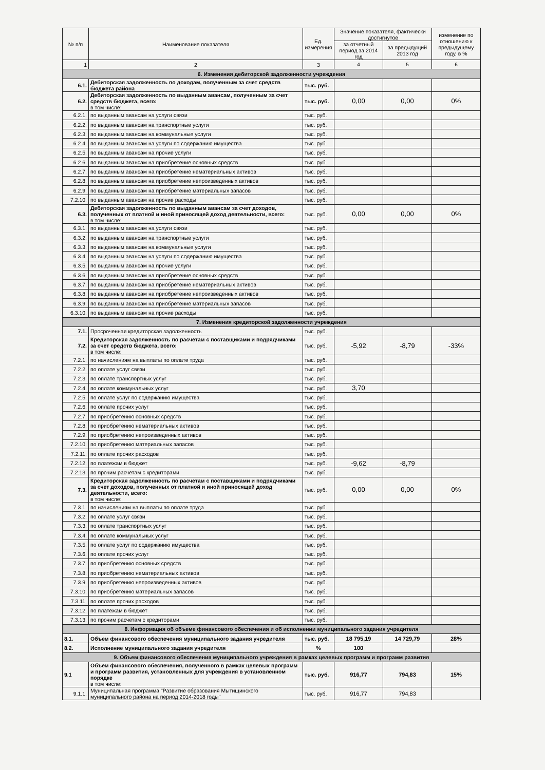| № п/п | Наименование показателя | Ед. измерения | Значение показателя, фактически достигнутое | | изменение по отношению к предыдущему году, в % |
| --- | --- | --- | --- | --- | --- |
| | | | за отчетный период за 2014 год | за предыдущий 2013 год | |
| 1 | 2 | 3 | 4 | 5 | 6 |
| 6. Изменения дебиторской задолженности учреждения | | | | | |
| 6.1. | Дебиторская задолженность по доходам, полученным за счет средств бюджета района | тыс. руб. | | | |
| 6.2. | Дебиторская задолженность по выданным авансам, полученным за счет средств бюджета, всего: в том числе: | тыс. руб. | 0,00 | 0,00 | 0% |
| 6.2.1. | по выданным авансам на услуги связи | тыс. руб. | | | |
| 6.2.2. | по выданным авансам на транспортные услуги | тыс. руб. | | | |
| 6.2.3. | по выданным авансам на коммунальные услуги | тыс. руб. | | | |
| 6.2.4. | по выданным авансам на услуги по содержанию имущества | тыс. руб. | | | |
| 6.2.5. | по выданным авансам на прочие услуги | тыс. руб. | | | |
| 6.2.6. | по выданным авансам на приобретение основных средств | тыс. руб. | | | |
| 6.2.7. | по выданным авансам на приобретение нематериальных активов | тыс. руб. | | | |
| 6.2.8. | по выданным авансам на приобретение непроизведенных активов | тыс. руб. | | | |
| 6.2.9. | по выданным авансам на приобретение материальных запасов | тыс. руб. | | | |
| 7.2.10. | по выданным авансам на прочие расходы | тыс. руб. | | | |
| 6.3. | Дебиторская задолженность по выданным авансам за счет доходов, полученных от платной и иной приносящей доход деятельности, всего: в том числе: | тыс. руб. | 0,00 | 0,00 | 0% |
| 6.3.1. | по выданным авансам на услуги связи | тыс. руб. | | | |
| 6.3.2. | по выданным авансам на транспортные услуги | тыс. руб. | | | |
| 6.3.3. | по выданным авансам на коммунальные услуги | тыс. руб. | | | |
| 6.3.4. | по выданным авансам на услуги по содержанию имущества | тыс. руб. | | | |
| 6.3.5. | по выданным авансам на прочие услуги | тыс. руб. | | | |
| 6.3.6. | по выданным авансам на приобретение основных средств | тыс. руб. | | | |
| 6.3.7. | по выданным авансам на приобретение нематериальных активов | тыс. руб. | | | |
| 6.3.8. | по выданным авансам на приобретение непроизведенных активов | тыс. руб. | | | |
| 6.3.9. | по выданным авансам на приобретение материальных запасов | тыс. руб. | | | |
| 6.3.10. | по выданным авансам на прочие расходы | тыс. руб. | | | |
| 7. Изменения кредиторской задолженности учреждения | | | | | |
| 7.1. | Просроченная кредиторская задолженность | тыс. руб. | | | |
| 7.2. | Кредиторская задолженность по расчетам с поставщиками и подрядчиками за счет средств бюджета, всего: в том числе: | тыс. руб. | -5,92 | -8,79 | -33% |
| 7.2.1. | по начислениям на выплаты по оплате труда | тыс. руб. | | | |
| 7.2.2. | по оплате услуг связи | тыс. руб. | | | |
| 7.2.3. | по оплате транспортных услуг | тыс. руб. | | | |
| 7.2.4. | по оплате коммунальных услуг | тыс. руб. | 3,70 | | |
| 7.2.5. | по оплате услуг по содержанию имущества | тыс. руб. | | | |
| 7.2.6. | по оплате прочих услуг | тыс. руб. | | | |
| 7.2.7. | по приобретению основных средств | тыс. руб. | | | |
| 7.2.8. | по приобретению нематериальных активов | тыс. руб. | | | |
| 7.2.9. | по приобретению непроизведенных активов | тыс. руб. | | | |
| 7.2.10. | по приобретению материальных запасов | тыс. руб. | | | |
| 7.2.11. | по оплате прочих расходов | тыс. руб. | | | |
| 7.2.12. | по платежам в бюджет | тыс. руб. | -9,62 | -8,79 | |
| 7.2.13. | по прочим расчетам с кредиторами | тыс. руб. | | | |
| 7.3. | Кредиторская задолженность по расчетам с поставщиками и подрядчиками за счет доходов, полученных от платной и иной приносящей доход деятельности, всего: в том числе: | тыс. руб. | 0,00 | 0,00 | 0% |
| 7.3.1. | по начислениям на выплаты по оплате труда | тыс. руб. | | | |
| 7.3.2. | по оплате услуг связи | тыс. руб. | | | |
| 7.3.3. | по оплате транспортных услуг | тыс. руб. | | | |
| 7.3.4. | по оплате коммунальных услуг | тыс. руб. | | | |
| 7.3.5. | по оплате услуг по содержанию имущества | тыс. руб. | | | |
| 7.3.6. | по оплате прочих услуг | тыс. руб. | | | |
| 7.3.7. | по приобретению основных средств | тыс. руб. | | | |
| 7.3.8. | по приобретению нематериальных активов | тыс. руб. | | | |
| 7.3.9. | по приобретению непроизведенных активов | тыс. руб. | | | |
| 7.3.10. | по приобретению материальных запасов | тыс. руб. | | | |
| 7.3.11. | по оплате прочих расходов | тыс. руб. | | | |
| 7.3.12. | по платежам в бюджет | тыс. руб. | | | |
| 7.3.13. | по прочим расчетам с кредиторами | тыс. руб. | | | |
| 8. Информация об объеме финансового обеспечения и об исполнении муниципального задания учредителя | | | | | |
| 8.1. | Объем финансового обеспечения муниципального задания учредителя | тыс. руб. | 18 795,19 | 14 729,79 | 28% |
| 8.2. | Исполнение муниципального задания учредителя | % | 100 | | |
| 9. Объем финансового обеспечения муниципального учреждения в рамках целевых программ и программ развития | | | | | |
| 9.1 | Объем финансового обеспечения, полученного в рамках целевых программ и программ развития, установленных для учреждения в установленном порядке в том числе: | тыс. руб. | 916,77 | 794,83 | 15% |
| 9.1.1. | Муниципальная программа "Развитие образования Мытищинского муниципального района на период 2014-2018 годы" | тыс. руб. | 916,77 | 794,83 | |